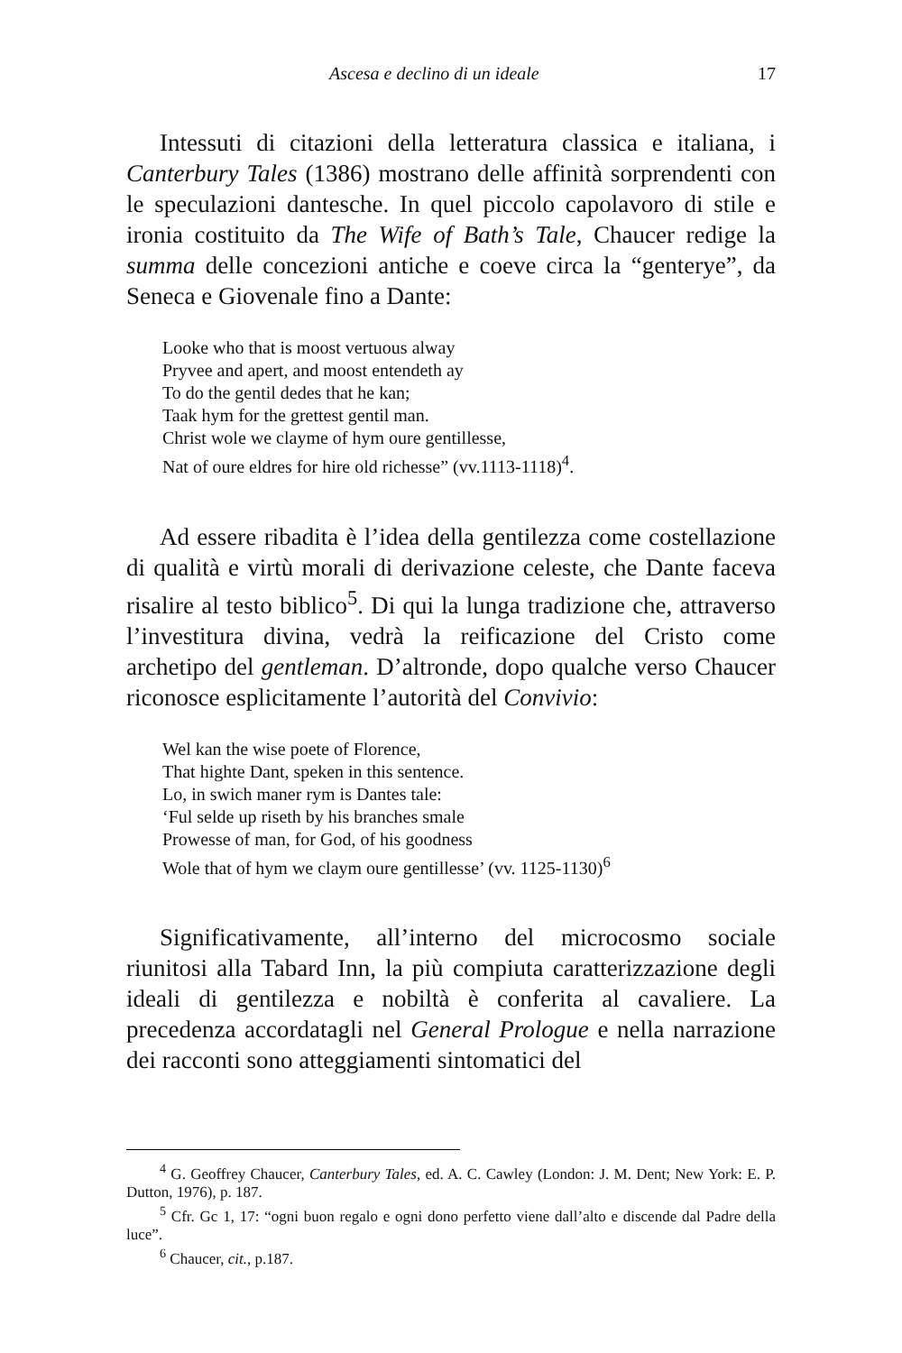Ascesa e declino di un ideale 17
Intessuti di citazioni della letteratura classica e italiana, i Canterbury Tales (1386) mostrano delle affinità sorprendenti con le speculazioni dantesche. In quel piccolo capolavoro di stile e ironia costituito da The Wife of Bath’s Tale, Chaucer redige la summa delle concezioni antiche e coeve circa la “genterye”, da Seneca e Giovenale fino a Dante:
Looke who that is moost vertuous alway
Pryvee and apert, and moost entendeth ay
To do the gentil dedes that he kan;
Taak hym for the grettest gentil man.
Christ wole we clayme of hym oure gentillesse,
Nat of oure eldres for hire old richesse” (vv.1113-1118)<sup>4</sup>.
Ad essere ribadita è l’idea della gentilezza come costellazione di qualità e virtù morali di derivazione celeste, che Dante faceva risalire al testo biblico<sup>5</sup>. Di qui la lunga tradizione che, attraverso l’investitura divina, vedrà la reificazione del Cristo come archetipo del gentleman. D’altronde, dopo qualche verso Chaucer riconosce esplicitamente l’autorità del Convivio:
Wel kan the wise poete of Florence,
That highte Dant, speken in this sentence.
Lo, in swich maner rym is Dantes tale:
‘Ful selde up riseth by his branches smale
Prowesse of man, for God, of his goodness
Wole that of hym we claym oure gentillesse’ (vv. 1125-1130)<sup>6</sup>
Significativamente, all’interno del microcosmo sociale riunitosi alla Tabard Inn, la più compiuta caratterizzazione degli ideali di gentilezza e nobiltà è conferita al cavaliere. La precedenza accordatagli nel General Prologue e nella narrazione dei racconti sono atteggiamenti sintomatici del
<sup>4</sup> G. Geoffrey Chaucer, Canterbury Tales, ed. A. C. Cawley (London: J. M. Dent; New York: E. P. Dutton, 1976), p. 187.
<sup>5</sup> Cfr. Gc 1, 17: “ogni buon regalo e ogni dono perfetto viene dall’alto e discende dal Padre della luce”.
<sup>6</sup> Chaucer, cit., p.187.